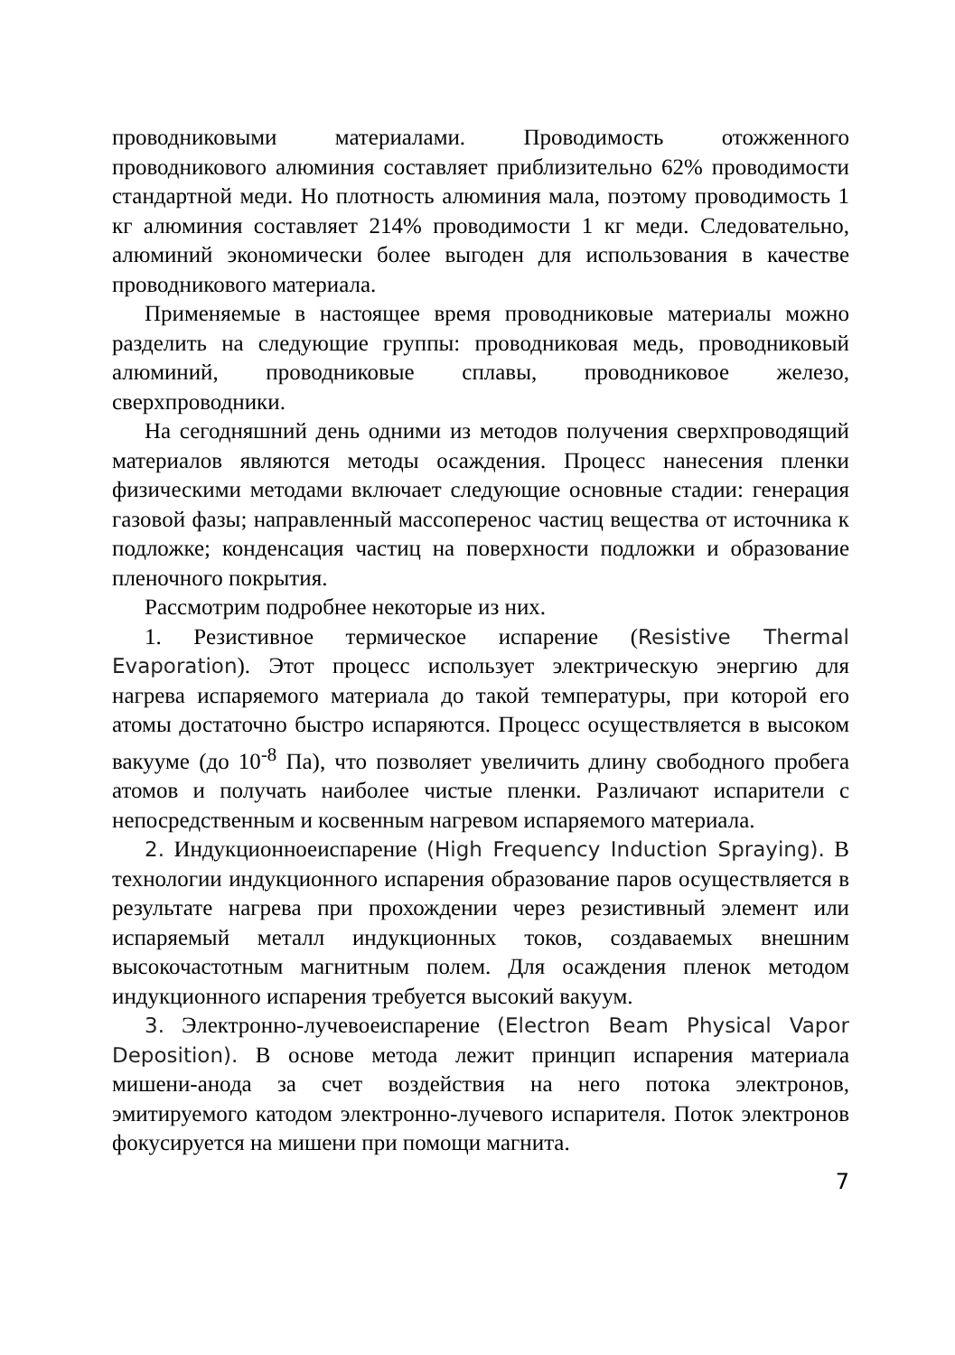проводниковыми материалами. Проводимость отожженного проводникового алюминия составляет приблизительно 62% проводимости стандартной меди. Но плотность алюминия мала, поэтому проводимость 1 кг алюминия составляет 214% проводимости 1 кг меди. Следовательно, алюминий экономически более выгоден для использования в качестве проводникового материала.
Применяемые в настоящее время проводниковые материалы можно разделить на следующие группы: проводниковая медь, проводниковый алюминий, проводниковые сплавы, проводниковое железо, сверхпроводники.
На сегодняшний день одними из методов получения сверхпроводящий материалов являются методы осаждения. Процесс нанесения пленки физическими методами включает следующие основные стадии: генерация газовой фазы; направленный массоперенос частиц вещества от источника к подложке; конденсация частиц на поверхности подложки и образование пленочного покрытия.
Рассмотрим подробнее некоторые из них.
1. Резистивное термическое испарение (Resistive Thermal Evaporation). Этот процесс использует электрическую энергию для нагрева испаряемого материала до такой температуры, при которой его атомы достаточно быстро испаряются. Процесс осуществляется в высоком вакууме (до 10<sup>-8</sup> Па), что позволяет увеличить длину свободного пробега атомов и получать наиболее чистые пленки. Различают испарители с непосредственным и косвенным нагревом испаряемого материала.
2. Индукционноеиспарение (High Frequency Induction Spraying). В технологии индукционного испарения образование паров осуществляется в результате нагрева при прохождении через резистивный элемент или испаряемый металл индукционных токов, создаваемых внешним высокочастотным магнитным полем. Для осаждения пленок методом индукционного испарения требуется высокий вакуум.
3. Электронно-лучевоеиспарение (Electron Beam Physical Vapor Deposition). В основе метода лежит принцип испарения материала мишени-анода за счет воздействия на него потока электронов, эмитируемого катодом электронно-лучевого испарителя. Поток электронов фокусируется на мишени при помощи магнита.
7